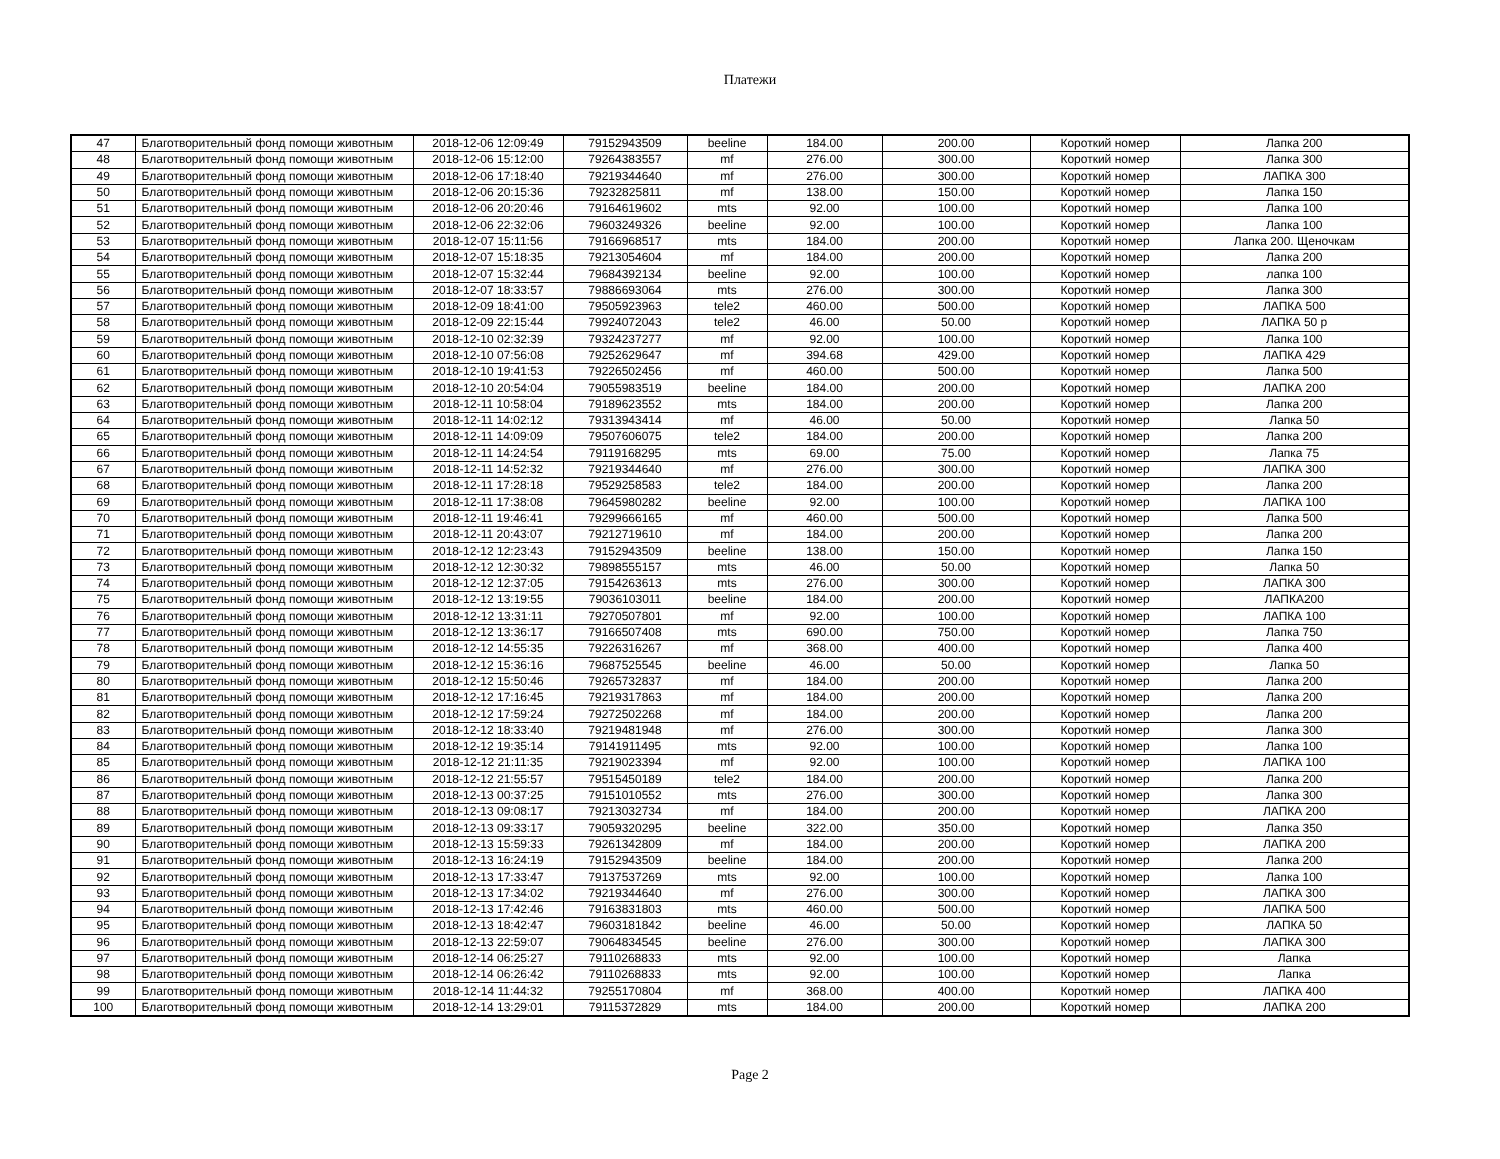Платежи
| 47 | Благотворительный фонд помощи животным | 2018-12-06 12:09:49 | 79152943509 | beeline | 184.00 | 200.00 | Короткий номер | Лапка 200 |
| 48 | Благотворительный фонд помощи животным | 2018-12-06 15:12:00 | 79264383557 | mf | 276.00 | 300.00 | Короткий номер | Лапка 300 |
| 49 | Благотворительный фонд помощи животным | 2018-12-06 17:18:40 | 79219344640 | mf | 276.00 | 300.00 | Короткий номер | ЛАПКА 300 |
| 50 | Благотворительный фонд помощи животным | 2018-12-06 20:15:36 | 79232825811 | mf | 138.00 | 150.00 | Короткий номер | Лапка 150 |
| 51 | Благотворительный фонд помощи животным | 2018-12-06 20:20:46 | 79164619602 | mts | 92.00 | 100.00 | Короткий номер | Лапка 100 |
| 52 | Благотворительный фонд помощи животным | 2018-12-06 22:32:06 | 79603249326 | beeline | 92.00 | 100.00 | Короткий номер | Лапка 100 |
| 53 | Благотворительный фонд помощи животным | 2018-12-07 15:11:56 | 79166968517 | mts | 184.00 | 200.00 | Короткий номер | Лапка 200. Щеночкам |
| 54 | Благотворительный фонд помощи животным | 2018-12-07 15:18:35 | 79213054604 | mf | 184.00 | 200.00 | Короткий номер | Лапка 200 |
| 55 | Благотворительный фонд помощи животным | 2018-12-07 15:32:44 | 79684392134 | beeline | 92.00 | 100.00 | Короткий номер | лапка 100 |
| 56 | Благотворительный фонд помощи животным | 2018-12-07 18:33:57 | 79886693064 | mts | 276.00 | 300.00 | Короткий номер | Лапка 300 |
| 57 | Благотворительный фонд помощи животным | 2018-12-09 18:41:00 | 79505923963 | tele2 | 460.00 | 500.00 | Короткий номер | ЛАПКА 500 |
| 58 | Благотворительный фонд помощи животным | 2018-12-09 22:15:44 | 79924072043 | tele2 | 46.00 | 50.00 | Короткий номер | ЛАПКА 50 р |
| 59 | Благотворительный фонд помощи животным | 2018-12-10 02:32:39 | 79324237277 | mf | 92.00 | 100.00 | Короткий номер | Лапка 100 |
| 60 | Благотворительный фонд помощи животным | 2018-12-10 07:56:08 | 79252629647 | mf | 394.68 | 429.00 | Короткий номер | ЛАПКА 429 |
| 61 | Благотворительный фонд помощи животным | 2018-12-10 19:41:53 | 79226502456 | mf | 460.00 | 500.00 | Короткий номер | Лапка 500 |
| 62 | Благотворительный фонд помощи животным | 2018-12-10 20:54:04 | 79055983519 | beeline | 184.00 | 200.00 | Короткий номер | ЛАПКА 200 |
| 63 | Благотворительный фонд помощи животным | 2018-12-11 10:58:04 | 79189623552 | mts | 184.00 | 200.00 | Короткий номер | Лапка 200 |
| 64 | Благотворительный фонд помощи животным | 2018-12-11 14:02:12 | 79313943414 | mf | 46.00 | 50.00 | Короткий номер | Лапка 50 |
| 65 | Благотворительный фонд помощи животным | 2018-12-11 14:09:09 | 79507606075 | tele2 | 184.00 | 200.00 | Короткий номер | Лапка 200 |
| 66 | Благотворительный фонд помощи животным | 2018-12-11 14:24:54 | 79119168295 | mts | 69.00 | 75.00 | Короткий номер | Лапка 75 |
| 67 | Благотворительный фонд помощи животным | 2018-12-11 14:52:32 | 79219344640 | mf | 276.00 | 300.00 | Короткий номер | ЛАПКА 300 |
| 68 | Благотворительный фонд помощи животным | 2018-12-11 17:28:18 | 79529258583 | tele2 | 184.00 | 200.00 | Короткий номер | Лапка 200 |
| 69 | Благотворительный фонд помощи животным | 2018-12-11 17:38:08 | 79645980282 | beeline | 92.00 | 100.00 | Короткий номер | ЛАПКА 100 |
| 70 | Благотворительный фонд помощи животным | 2018-12-11 19:46:41 | 79299666165 | mf | 460.00 | 500.00 | Короткий номер | Лапка 500 |
| 71 | Благотворительный фонд помощи животным | 2018-12-11 20:43:07 | 79212719610 | mf | 184.00 | 200.00 | Короткий номер | Лапка 200 |
| 72 | Благотворительный фонд помощи животным | 2018-12-12 12:23:43 | 79152943509 | beeline | 138.00 | 150.00 | Короткий номер | Лапка 150 |
| 73 | Благотворительный фонд помощи животным | 2018-12-12 12:30:32 | 79898555157 | mts | 46.00 | 50.00 | Короткий номер | Лапка 50 |
| 74 | Благотворительный фонд помощи животным | 2018-12-12 12:37:05 | 79154263613 | mts | 276.00 | 300.00 | Короткий номер | ЛАПКА 300 |
| 75 | Благотворительный фонд помощи животным | 2018-12-12 13:19:55 | 79036103011 | beeline | 184.00 | 200.00 | Короткий номер | ЛАПКА200 |
| 76 | Благотворительный фонд помощи животным | 2018-12-12 13:31:11 | 79270507801 | mf | 92.00 | 100.00 | Короткий номер | ЛАПКА 100 |
| 77 | Благотворительный фонд помощи животным | 2018-12-12 13:36:17 | 79166507408 | mts | 690.00 | 750.00 | Короткий номер | Лапка 750 |
| 78 | Благотворительный фонд помощи животным | 2018-12-12 14:55:35 | 79226316267 | mf | 368.00 | 400.00 | Короткий номер | Лапка 400 |
| 79 | Благотворительный фонд помощи животным | 2018-12-12 15:36:16 | 79687525545 | beeline | 46.00 | 50.00 | Короткий номер | Лапка 50 |
| 80 | Благотворительный фонд помощи животным | 2018-12-12 15:50:46 | 79265732837 | mf | 184.00 | 200.00 | Короткий номер | Лапка 200 |
| 81 | Благотворительный фонд помощи животным | 2018-12-12 17:16:45 | 79219317863 | mf | 184.00 | 200.00 | Короткий номер | Лапка 200 |
| 82 | Благотворительный фонд помощи животным | 2018-12-12 17:59:24 | 79272502268 | mf | 184.00 | 200.00 | Короткий номер | Лапка 200 |
| 83 | Благотворительный фонд помощи животным | 2018-12-12 18:33:40 | 79219481948 | mf | 276.00 | 300.00 | Короткий номер | Лапка 300 |
| 84 | Благотворительный фонд помощи животным | 2018-12-12 19:35:14 | 79141911495 | mts | 92.00 | 100.00 | Короткий номер | Лапка 100 |
| 85 | Благотворительный фонд помощи животным | 2018-12-12 21:11:35 | 79219023394 | mf | 92.00 | 100.00 | Короткий номер | ЛАПКА 100 |
| 86 | Благотворительный фонд помощи животным | 2018-12-12 21:55:57 | 79515450189 | tele2 | 184.00 | 200.00 | Короткий номер | Лапка 200 |
| 87 | Благотворительный фонд помощи животным | 2018-12-13 00:37:25 | 79151010552 | mts | 276.00 | 300.00 | Короткий номер | Лапка 300 |
| 88 | Благотворительный фонд помощи животным | 2018-12-13 09:08:17 | 79213032734 | mf | 184.00 | 200.00 | Короткий номер | ЛАПКА 200 |
| 89 | Благотворительный фонд помощи животным | 2018-12-13 09:33:17 | 79059320295 | beeline | 322.00 | 350.00 | Короткий номер | Лапка 350 |
| 90 | Благотворительный фонд помощи животным | 2018-12-13 15:59:33 | 79261342809 | mf | 184.00 | 200.00 | Короткий номер | ЛАПКА 200 |
| 91 | Благотворительный фонд помощи животным | 2018-12-13 16:24:19 | 79152943509 | beeline | 184.00 | 200.00 | Короткий номер | Лапка 200 |
| 92 | Благотворительный фонд помощи животным | 2018-12-13 17:33:47 | 79137537269 | mts | 92.00 | 100.00 | Короткий номер | Лапка 100 |
| 93 | Благотворительный фонд помощи животным | 2018-12-13 17:34:02 | 79219344640 | mf | 276.00 | 300.00 | Короткий номер | ЛАПКА 300 |
| 94 | Благотворительный фонд помощи животным | 2018-12-13 17:42:46 | 79163831803 | mts | 460.00 | 500.00 | Короткий номер | ЛАПКА 500 |
| 95 | Благотворительный фонд помощи животным | 2018-12-13 18:42:47 | 79603181842 | beeline | 46.00 | 50.00 | Короткий номер | ЛАПКА 50 |
| 96 | Благотворительный фонд помощи животным | 2018-12-13 22:59:07 | 79064834545 | beeline | 276.00 | 300.00 | Короткий номер | ЛАПКА 300 |
| 97 | Благотворительный фонд помощи животным | 2018-12-14 06:25:27 | 79110268833 | mts | 92.00 | 100.00 | Короткий номер | Лапка |
| 98 | Благотворительный фонд помощи животным | 2018-12-14 06:26:42 | 79110268833 | mts | 92.00 | 100.00 | Короткий номер | Лапка |
| 99 | Благотворительный фонд помощи животным | 2018-12-14 11:44:32 | 79255170804 | mf | 368.00 | 400.00 | Короткий номер | ЛАПКА 400 |
| 100 | Благотворительный фонд помощи животным | 2018-12-14 13:29:01 | 79115372829 | mts | 184.00 | 200.00 | Короткий номер | ЛАПКА 200 |
Page 2